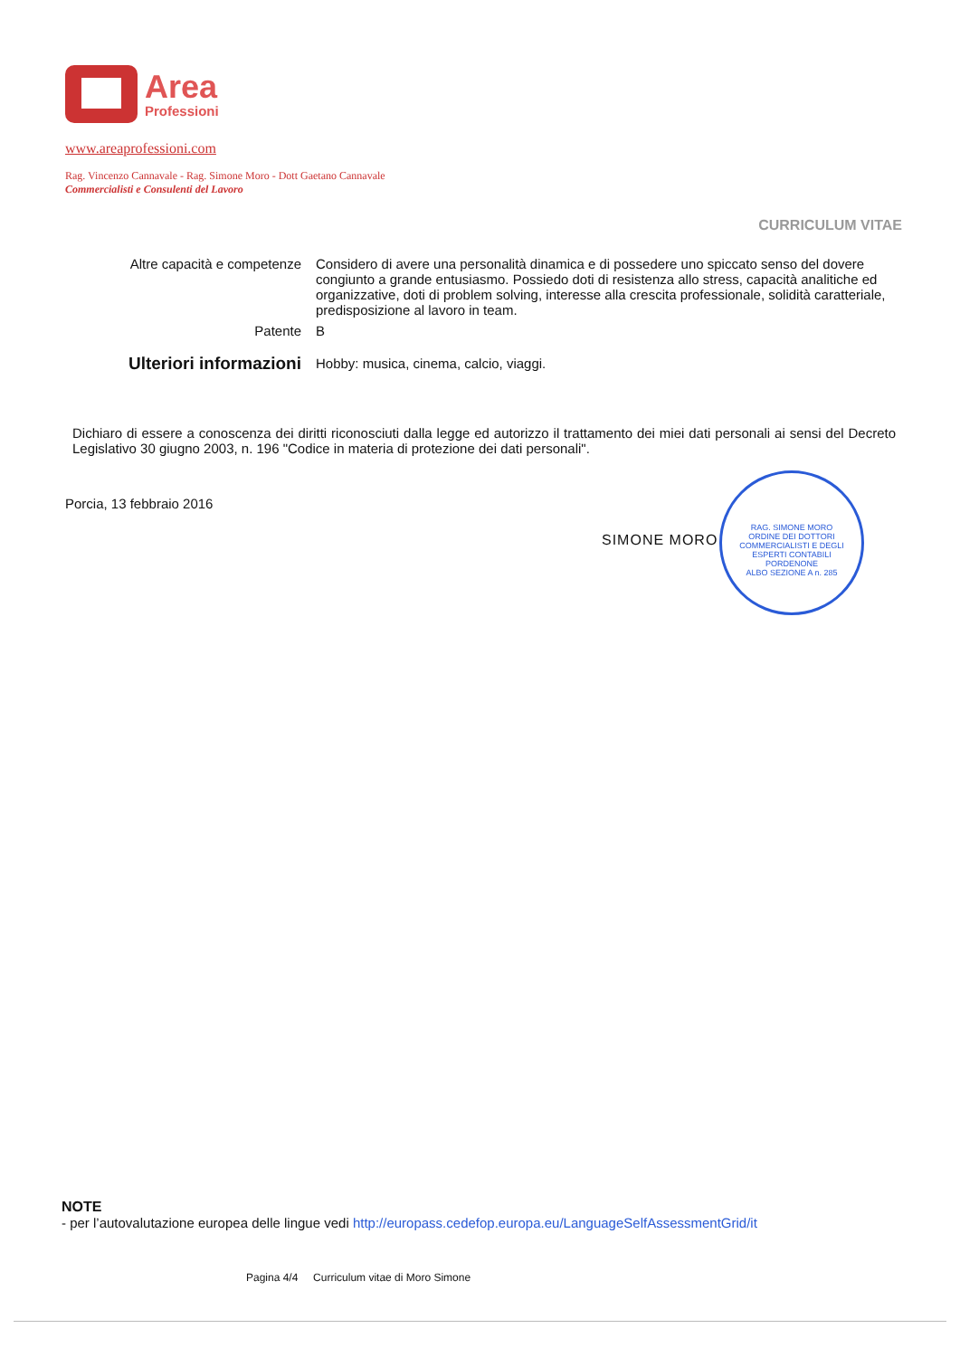Area
Professioni
www.areaprofessioni.com
Rag. Vincenzo Cannavale - Rag. Simone Moro - Dott Gaetano Cannavale
Commercialisti e Consulenti del Lavoro
CURRICULUM VITAE
| Altre capacità e competenze | Considero di avere una personalità dinamica e di possedere uno spiccato senso del dovere congiunto a grande entusiasmo. Possiedo doti di resistenza allo stress, capacità analitiche ed organizzative, doti di problem solving, interesse alla crescita professionale, solidità caratteriale, predisposizione al lavoro in team. |
| Patente | B |
| Ulteriori informazioni | Hobby: musica, cinema, calcio, viaggi. |
Dichiaro di essere a conoscenza dei diritti riconosciuti dalla legge ed autorizzo il trattamento dei miei dati personali ai sensi del Decreto Legislativo 30 giugno 2003, n. 196 "Codice in materia di protezione dei dati personali".
Porcia, 13 febbraio 2016
SIMONE MORO
RAG. SIMONE MORO
ORDINE DEI DOTTORI COMMERCIALISTI E DEGLI ESPERTI CONTABILI
PORDENONE
ALBO SEZIONE A n. 285
NOTE
- per l’autovalutazione europea delle lingue vedi http://europass.cedefop.europa.eu/LanguageSelfAssessmentGrid/it
Pagina 4/4 Curriculum vitae di Moro Simone